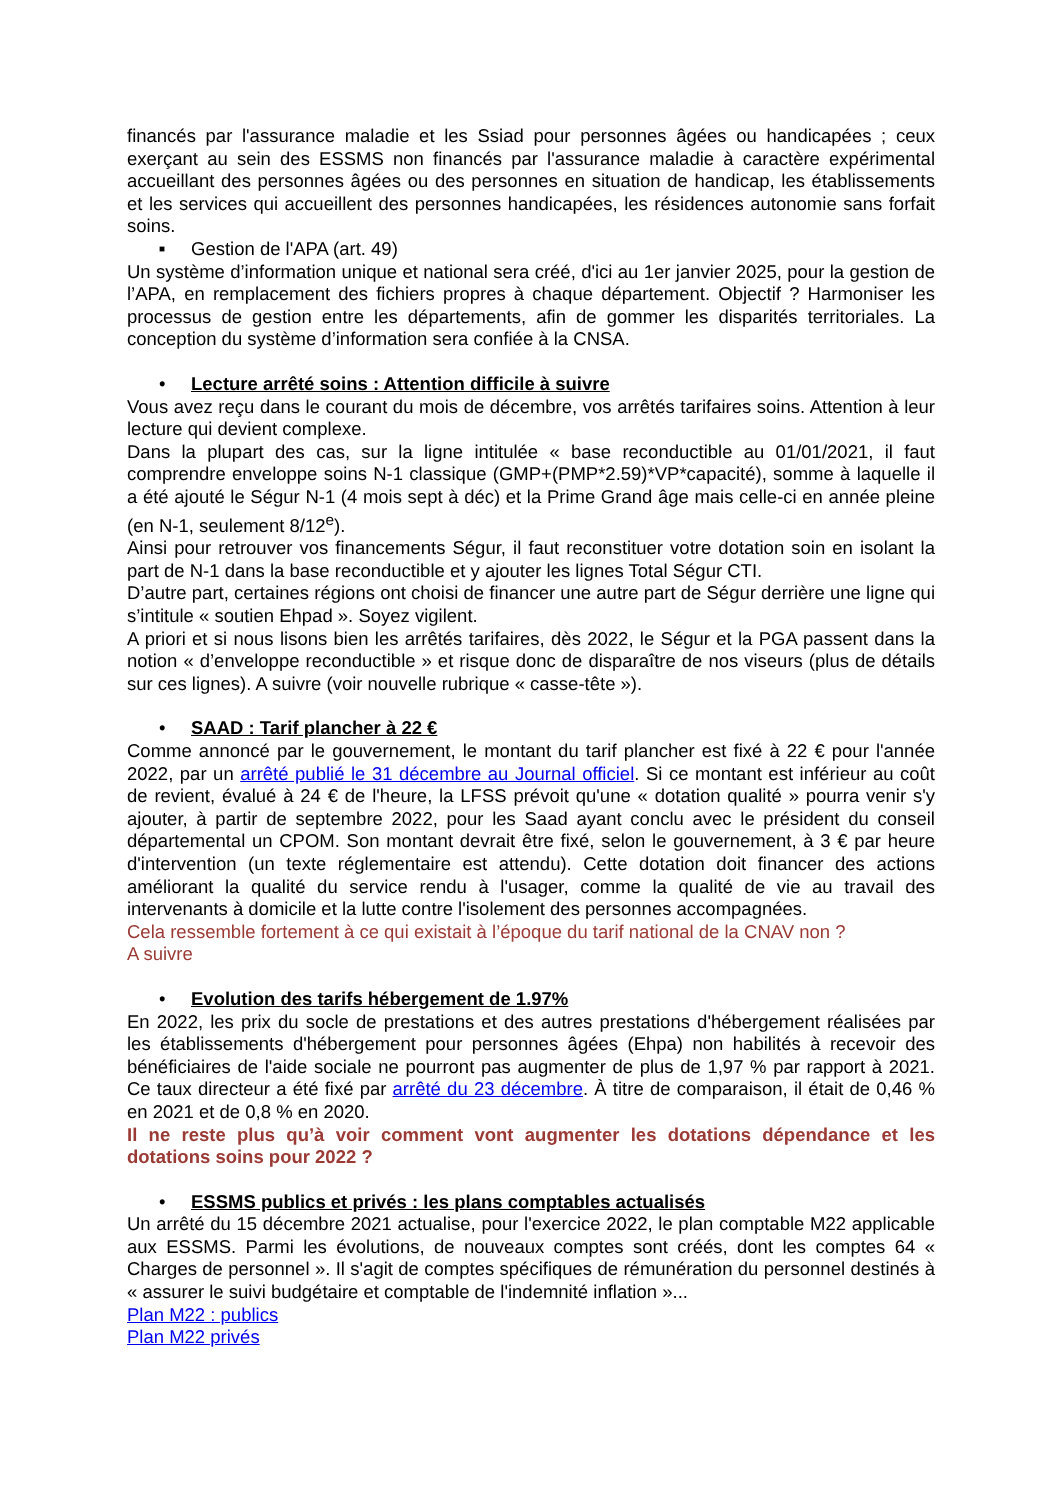financés par l'assurance maladie et les Ssiad pour personnes âgées ou handicapées ; ceux exerçant au sein des ESSMS non financés par l'assurance maladie à caractère expérimental accueillant des personnes âgées ou des personnes en situation de handicap, les établissements et les services qui accueillent des personnes handicapées, les résidences autonomie sans forfait soins.
■ Gestion de l'APA (art. 49)
Un système d’information unique et national sera créé, d'ici au 1er janvier 2025, pour la gestion de l’APA, en remplacement des fichiers propres à chaque département. Objectif ? Harmoniser les processus de gestion entre les départements, afin de gommer les disparités territoriales. La conception du système d’information sera confiée à la CNSA.
• Lecture arrêté soins : Attention difficile à suivre
Vous avez reçu dans le courant du mois de décembre, vos arrêtés tarifaires soins. Attention à leur lecture qui devient complexe.
Dans la plupart des cas, sur la ligne intitulée « base reconductible au 01/01/2021, il faut comprendre enveloppe soins N-1 classique (GMP+(PMP*2.59)*VP*capacité), somme à laquelle il a été ajouté le Ségur N-1 (4 mois sept à déc) et la Prime Grand âge mais celle-ci en année pleine (en N-1, seulement 8/12<sup>e</sup>).
Ainsi pour retrouver vos financements Ségur, il faut reconstituer votre dotation soin en isolant la part de N-1 dans la base reconductible et y ajouter les lignes Total Ségur CTI.
D’autre part, certaines régions ont choisi de financer une autre part de Ségur derrière une ligne qui s’intitule « soutien Ehpad ». Soyez vigilent.
A priori et si nous lisons bien les arrêtés tarifaires, dès 2022, le Ségur et la PGA passent dans la notion « d’enveloppe reconductible » et risque donc de disparaître de nos viseurs (plus de détails sur ces lignes). A suivre (voir nouvelle rubrique « casse-tête »).
• SAAD : Tarif plancher à 22 €
Comme annoncé par le gouvernement, le montant du tarif plancher est fixé à 22 € pour l'année 2022, par un arrêté publié le 31 décembre au Journal officiel. Si ce montant est inférieur au coût de revient, évalué à 24 € de l'heure, la LFSS prévoit qu'une « dotation qualité » pourra venir s'y ajouter, à partir de septembre 2022, pour les Saad ayant conclu avec le président du conseil départemental un CPOM. Son montant devrait être fixé, selon le gouvernement, à 3 € par heure d'intervention (un texte réglementaire est attendu). Cette dotation doit financer des actions améliorant la qualité du service rendu à l'usager, comme la qualité de vie au travail des intervenants à domicile et la lutte contre l'isolement des personnes accompagnées.
Cela ressemble fortement à ce qui existait à l’époque du tarif national de la CNAV non ?
A suivre
• Evolution des tarifs hébergement de 1.97%
En 2022, les prix du socle de prestations et des autres prestations d'hébergement réalisées par les établissements d'hébergement pour personnes âgées (Ehpa) non habilités à recevoir des bénéficiaires de l'aide sociale ne pourront pas augmenter de plus de 1,97 % par rapport à 2021. Ce taux directeur a été fixé par arrêté du 23 décembre. À titre de comparaison, il était de 0,46 % en 2021 et de 0,8 % en 2020.
Il ne reste plus qu’à voir comment vont augmenter les dotations dépendance et les dotations soins pour 2022 ?
• ESSMS publics et privés : les plans comptables actualisés
Un arrêté du 15 décembre 2021 actualise, pour l'exercice 2022, le plan comptable M22 applicable aux ESSMS. Parmi les évolutions, de nouveaux comptes sont créés, dont les comptes 64 « Charges de personnel ». Il s'agit de comptes spécifiques de rémunération du personnel destinés à « assurer le suivi budgétaire et comptable de l'indemnité inflation »...
Plan M22 : publics
Plan M22 privés